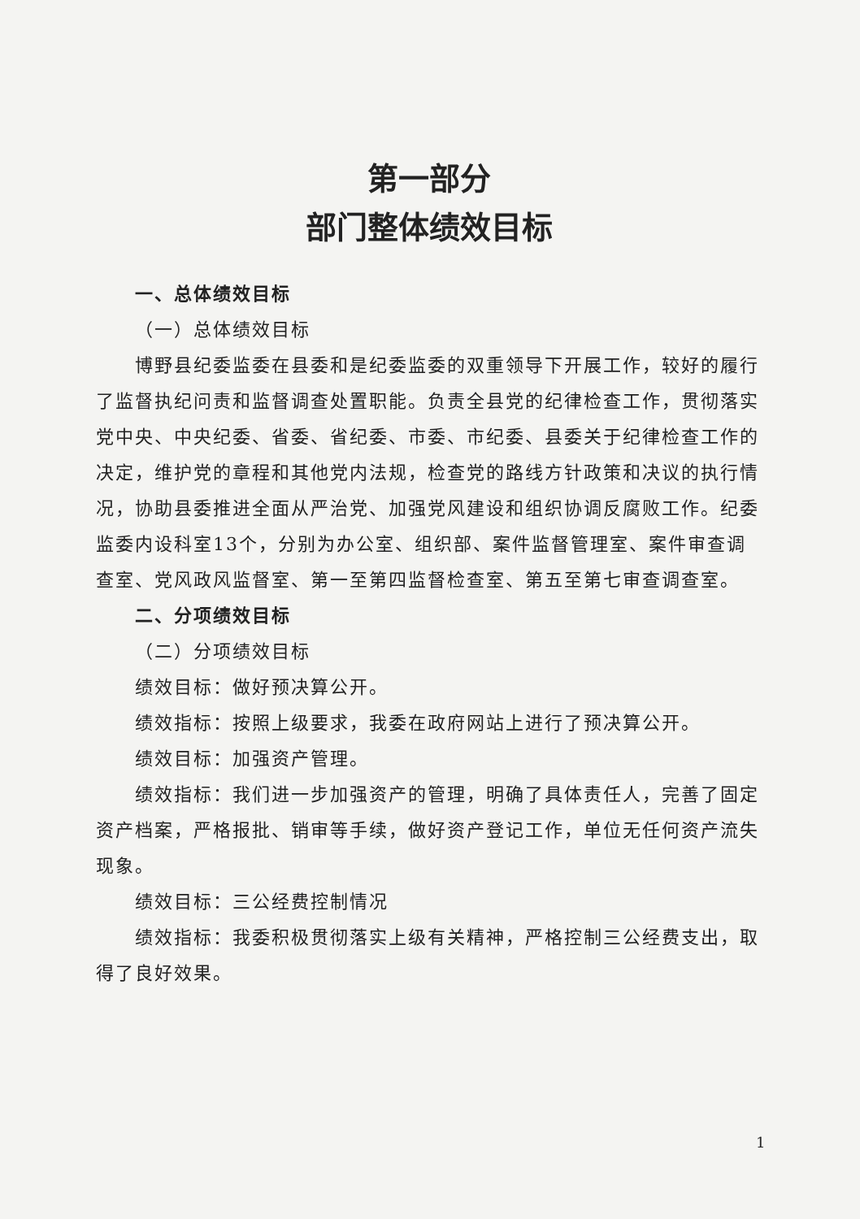第一部分
部门整体绩效目标
一、总体绩效目标
（一）总体绩效目标
博野县纪委监委在县委和是纪委监委的双重领导下开展工作，较好的履行了监督执纪问责和监督调查处置职能。负责全县党的纪律检查工作，贯彻落实党中央、中央纪委、省委、省纪委、市委、市纪委、县委关于纪律检查工作的决定，维护党的章程和其他党内法规，检查党的路线方针政策和决议的执行情况，协助县委推进全面从严治党、加强党风建设和组织协调反腐败工作。纪委监委内设科室13个，分别为办公室、组织部、案件监督管理室、案件审查调查室、党风政风监督室、第一至第四监督检查室、第五至第七审查调查室。
二、分项绩效目标
（二）分项绩效目标
绩效目标：做好预决算公开。
绩效指标：按照上级要求，我委在政府网站上进行了预决算公开。
绩效目标：加强资产管理。
绩效指标：我们进一步加强资产的管理，明确了具体责任人，完善了固定资产档案，严格报批、销审等手续，做好资产登记工作，单位无任何资产流失现象。
绩效目标：三公经费控制情况
绩效指标：我委积极贯彻落实上级有关精神，严格控制三公经费支出，取得了良好效果。
1